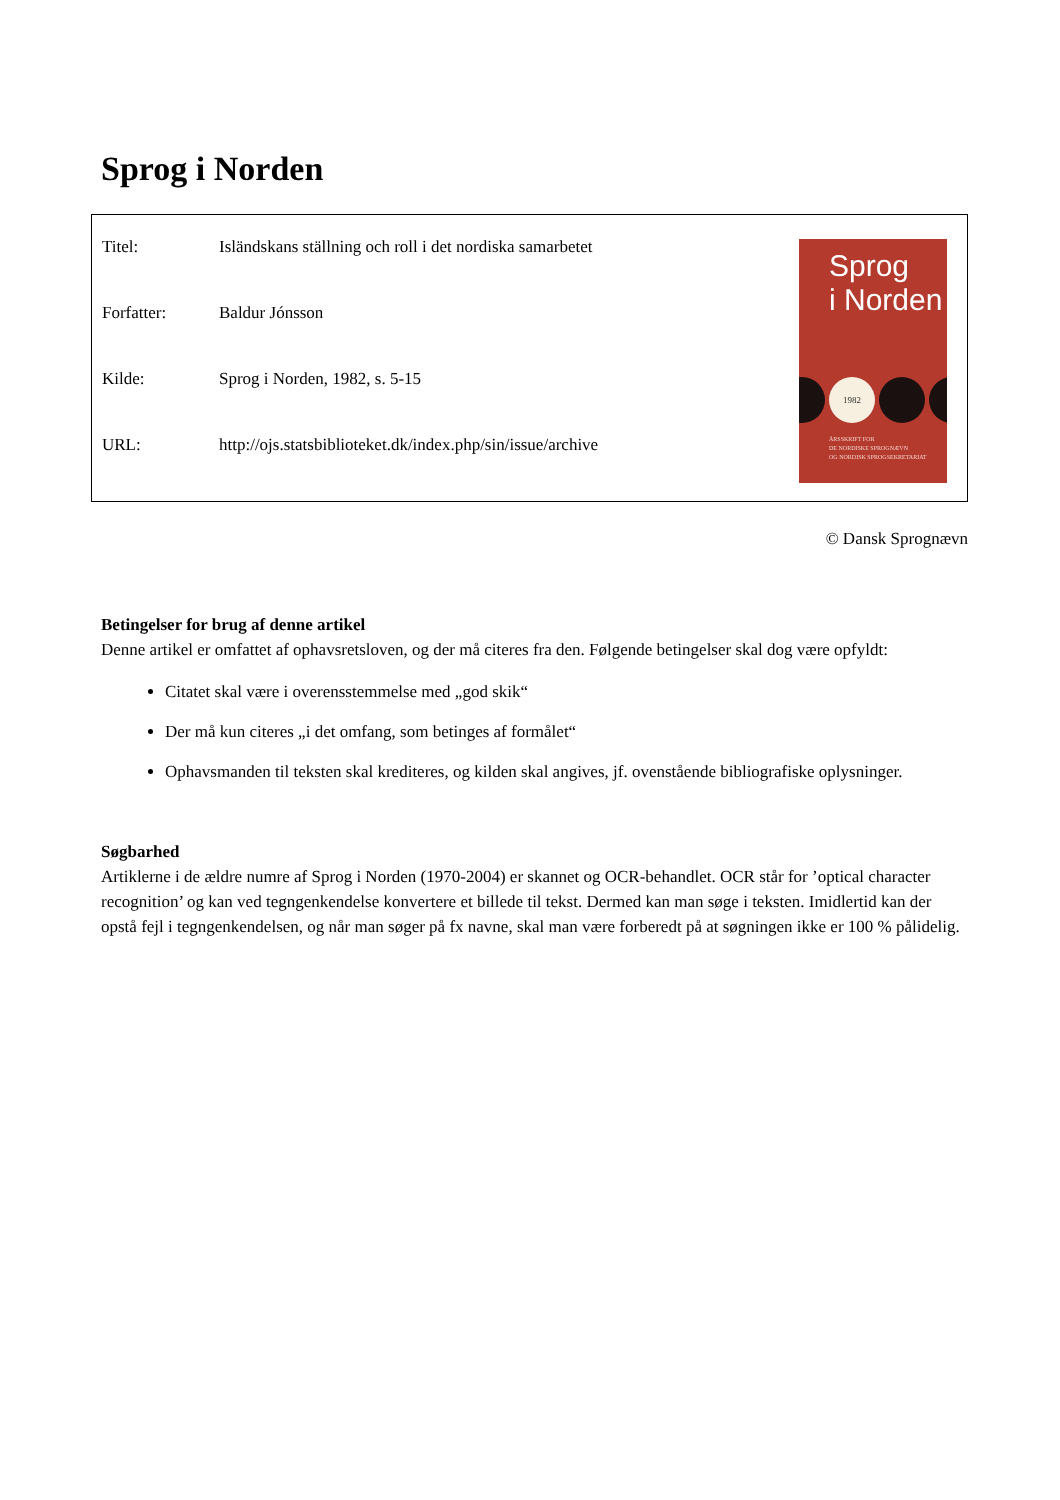Sprog i Norden
| Titel: | Isländskans ställning och roll i det nordiska samarbetet |
| Forfatter: | Baldur Jónsson |
| Kilde: | Sprog i Norden, 1982, s. 5-15 |
| URL: | http://ojs.statsbiblioteket.dk/index.php/sin/issue/archive |
Sprog
i Norden
1982
ÅRSSKRIFT FOR
DE NORDISKE SPROGNÆVN
OG NORDISK SPROGSEKRETARIAT
© Dansk Sprognævn
Betingelser for brug af denne artikel
Denne artikel er omfattet af ophavsretsloven, og der må citeres fra den. Følgende betingelser skal dog være opfyldt:
Citatet skal være i overensstemmelse med „god skik“
Der må kun citeres „i det omfang, som betinges af formålet“
Ophavsmanden til teksten skal krediteres, og kilden skal angives, jf. ovenstående bibliografiske oplysninger.
Søgbarhed
Artiklerne i de ældre numre af Sprog i Norden (1970-2004) er skannet og OCR-behandlet. OCR står for ’optical character recognition’ og kan ved tegngenkendelse konvertere et billede til tekst. Dermed kan man søge i teksten. Imidlertid kan der opstå fejl i tegngenkendelsen, og når man søger på fx navne, skal man være forberedt på at søgningen ikke er 100 % pålidelig.